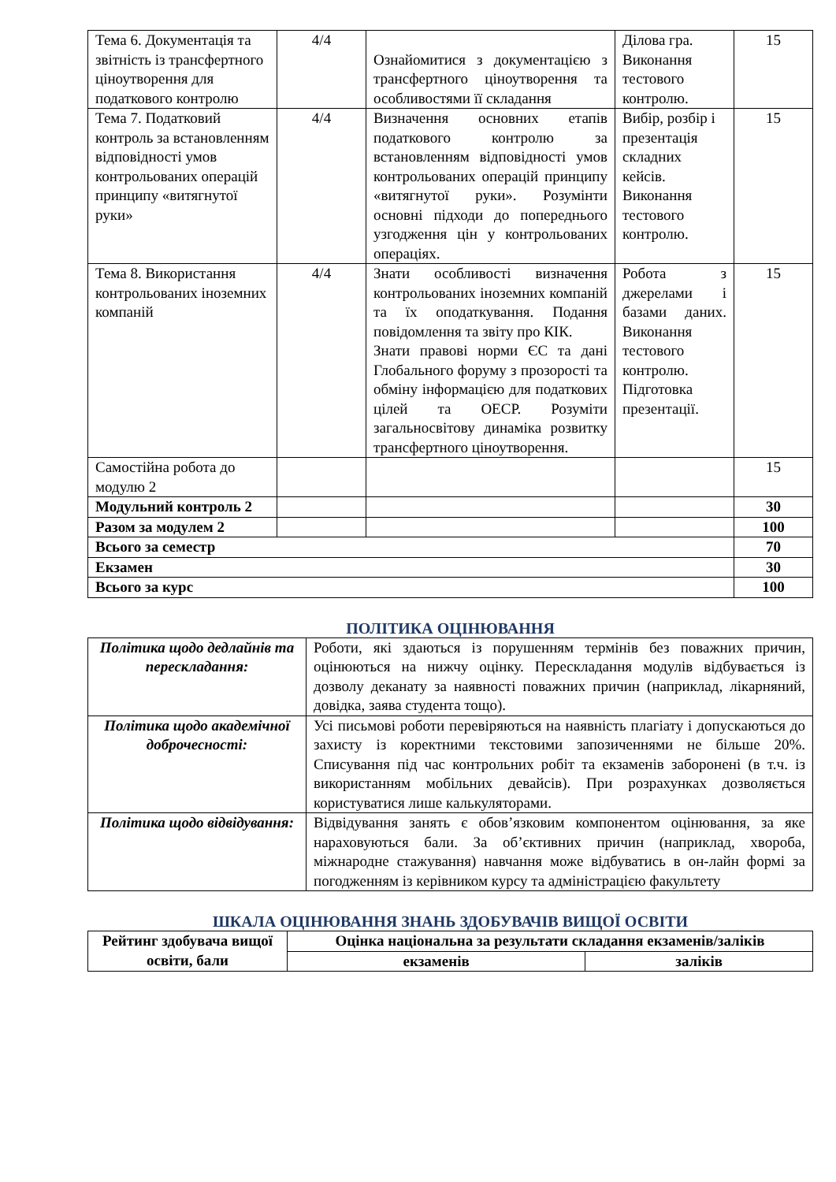| Тема 6. Документація та звітність із трансфертного ціноутворення для податкового контролю | 4/4 | Ознайомитися з документацією з трансфертного ціноутворення та особливостями її складання | Ділова гра. Виконання тестового контролю. | 15 |
| Тема 7. Податковий контроль за встановленням відповідності умов контрольованих операцій принципу «витягнутої руки» | 4/4 | Визначення основних етапів податкового контролю за встановленням відповідності умов контрольованих операцій принципу «витягнутої руки». Розумінти основні підходи до попереднього узгодження цін у контрольованих операціях. | Вибір, розбір і презентація складних кейсів. Виконання тестового контролю. | 15 |
| Тема 8. Використання контрольованих іноземних компаній | 4/4 | Знати особливості визначення контрольованих іноземних компаній та їх оподаткування. Подання повідомлення та звіту про КІК. Знати правові норми ЄС та дані Глобального форуму з прозорості та обміну інформацією для податкових цілей та ОЕСР. Розуміти загальносвітову динаміка розвитку трансфертного ціноутворення. | Робота з джерелами і базами даних. Виконання тестового контролю. Підготовка презентації. | 15 |
| Самостійна робота до модулю 2 | | | | 15 |
| Модульний контроль 2 | | | | 30 |
| Разом за модулем 2 | | | | 100 |
| Всього за семестр | | | | 70 |
| Екзамен | | | | 30 |
| Всього за курс | | | | 100 |
ПОЛІТИКА ОЦІНЮВАННЯ
| Політика щодо дедлайнів та перескладання: | Роботи, які здаються із порушенням термінів без поважних причин, оцінюються на нижчу оцінку. Перескладання модулів відбувається із дозволу деканату за наявності поважних причин (наприклад, лікарняний, довідка, заява студента тощо). |
| Політика щодо академічної доброчесності: | Усі письмові роботи перевіряються на наявність плагіату і допускаються до захисту із коректними текстовими запозиченнями не більше 20%. Списування під час контрольних робіт та екзаменів заборонені (в т.ч. із використанням мобільних девайсів). При розрахунках дозволяється користуватися лише калькуляторами. |
| Політика щодо відвідування: | Відвідування занять є обов’язковим компонентом оцінювання, за яке нараховуються бали. За об’єктивних причин (наприклад, хвороба, міжнародне стажування) навчання може відбуватись в он-лайн формі за погодженням із керівником курсу та адміністрацією факультету |
ШКАЛА ОЦІНЮВАННЯ ЗНАНЬ ЗДОБУВАЧІВ ВИЩОЇ ОСВІТИ
| Рейтинг здобувача вищої освіти, бали | Оцінка національна за результати складання екзаменів/заліків | |
| --- | --- | --- |
| | екзаменів | заліків |